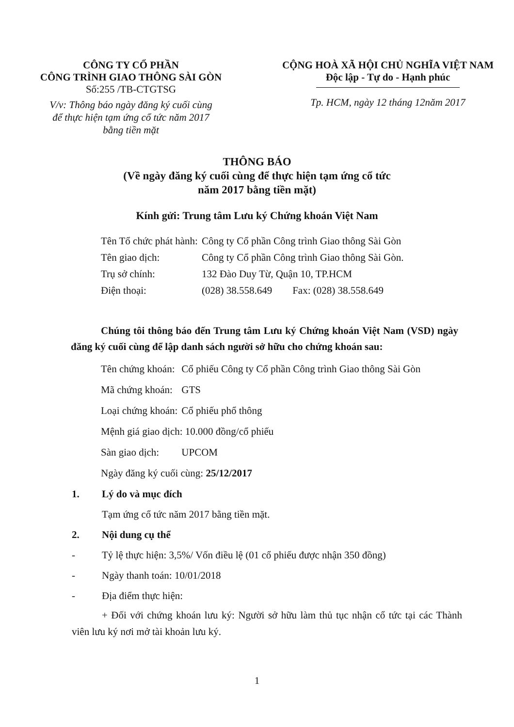CÔNG TY CỔ PHẦN
CÔNG TRÌNH GIAO THÔNG SÀI GÒN
Số:255 /TB-CTGTSG
V/v: Thông báo ngày đăng ký cuối cùng
để thực hiện tạm ứng cổ tức năm 2017
bằng tiền mặt
CỘNG HOÀ XÃ HỘI CHỦ NGHĨA VIỆT NAM
Độc lập - Tự do - Hạnh phúc
Tp. HCM, ngày 12 tháng 12năm 2017
THÔNG BÁO
(Về ngày đăng ký cuối cùng để thực hiện tạm ứng cổ tức
năm 2017 bằng tiền mặt)
Kính gửi: Trung tâm Lưu ký Chứng khoán Việt Nam
| Tên Tổ chức phát hành: | Công ty Cổ phần Công trình Giao thông Sài Gòn |
| Tên giao dịch: | Công ty Cổ phần Công trình Giao thông Sài Gòn. |
| Trụ sở chính: | 132 Đào Duy Từ, Quận 10, TP.HCM |
| Điện thoại: | (028) 38.558.649 Fax: (028) 38.558.649 |
Chúng tôi thông báo đến Trung tâm Lưu ký Chứng khoán Việt Nam (VSD) ngày đăng ký cuối cùng để lập danh sách người sở hữu cho chứng khoán sau:
| Tên chứng khoán: | Cổ phiếu Công ty Cổ phần Công trình Giao thông Sài Gòn |
| Mã chứng khoán: | GTS |
| Loại chứng khoán: | Cổ phiếu phổ thông |
| Mệnh giá giao dịch: 10.000 đồng/cổ phiếu | |
| Sàn giao dịch: | UPCOM |
| Ngày đăng ký cuối cùng: 25/12/2017 | |
1. Lý do và mục đích
Tạm ứng cổ tức năm 2017 bằng tiền mặt.
2. Nội dung cụ thể
- Tỷ lệ thực hiện: 3,5%/ Vốn điều lệ (01 cổ phiếu được nhận 350 đồng)
- Ngày thanh toán: 10/01/2018
- Địa điểm thực hiện:
+ Đối với chứng khoán lưu ký: Người sở hữu làm thủ tục nhận cổ tức tại các Thành viên lưu ký nơi mở tài khoản lưu ký.
1